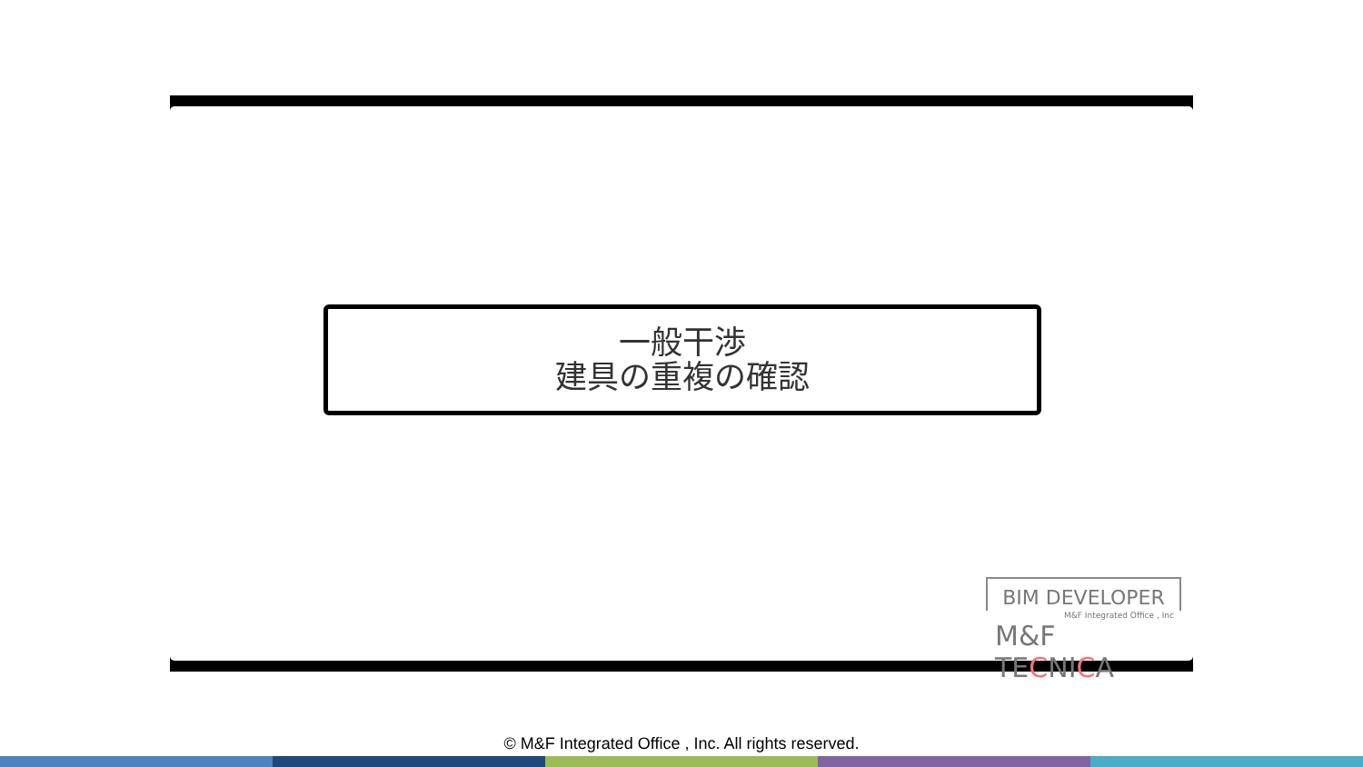一般干渉
建具の重複の確認
BIM DEVELOPER
M&F Integrated Office , Inc
M&F TECNICA
© M&F Integrated Office , Inc. All rights reserved.